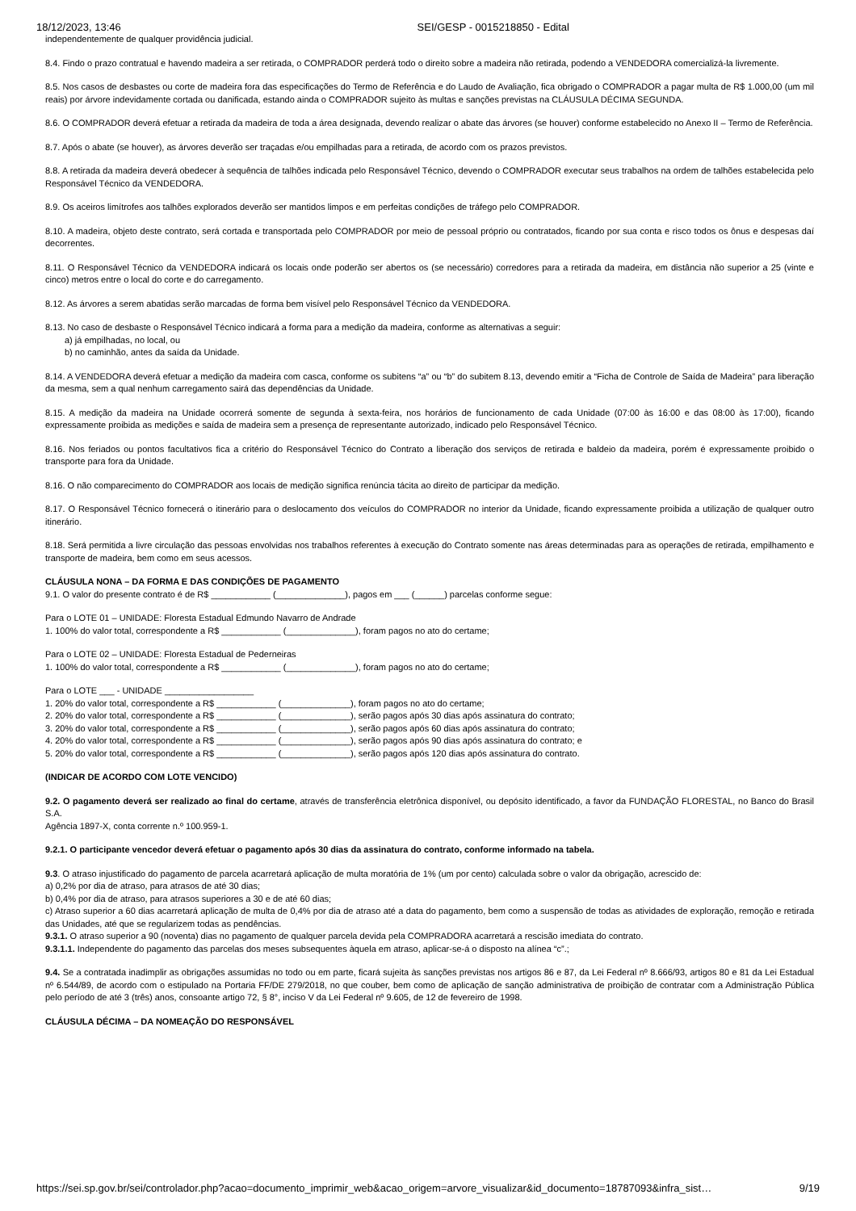18/12/2023, 13:46 SEI/GESP - 0015218850 - Edital
independentemente de qualquer providência judicial.
8.4. Findo o prazo contratual e havendo madeira a ser retirada, o COMPRADOR perderá todo o direito sobre a madeira não retirada, podendo a VENDEDORA comercializá-la livremente.
8.5. Nos casos de desbastes ou corte de madeira fora das especificações do Termo de Referência e do Laudo de Avaliação, fica obrigado o COMPRADOR a pagar multa de R$ 1.000,00 (um mil reais) por árvore indevidamente cortada ou danificada, estando ainda o COMPRADOR sujeito às multas e sanções previstas na CLÁUSULA DÉCIMA SEGUNDA.
8.6. O COMPRADOR deverá efetuar a retirada da madeira de toda a área designada, devendo realizar o abate das árvores (se houver) conforme estabelecido no Anexo II – Termo de Referência.
8.7. Após o abate (se houver), as árvores deverão ser traçadas e/ou empilhadas para a retirada, de acordo com os prazos previstos.
8.8. A retirada da madeira deverá obedecer à sequência de talhões indicada pelo Responsável Técnico, devendo o COMPRADOR executar seus trabalhos na ordem de talhões estabelecida pelo Responsável Técnico da VENDEDORA.
8.9. Os aceiros limítrofes aos talhões explorados deverão ser mantidos limpos e em perfeitas condições de tráfego pelo COMPRADOR.
8.10. A madeira, objeto deste contrato, será cortada e transportada pelo COMPRADOR por meio de pessoal próprio ou contratados, ficando por sua conta e risco todos os ônus e despesas daí decorrentes.
8.11. O Responsável Técnico da VENDEDORA indicará os locais onde poderão ser abertos os (se necessário) corredores para a retirada da madeira, em distância não superior a 25 (vinte e cinco) metros entre o local do corte e do carregamento.
8.12. As árvores a serem abatidas serão marcadas de forma bem visível pelo Responsável Técnico da VENDEDORA.
8.13. No caso de desbaste o Responsável Técnico indicará a forma para a medição da madeira, conforme as alternativas a seguir:
a) já empilhadas, no local, ou
b) no caminhão, antes da saída da Unidade.
8.14. A VENDEDORA deverá efetuar a medição da madeira com casca, conforme os subitens “a” ou “b” do subitem 8.13, devendo emitir a “Ficha de Controle de Saída de Madeira” para liberação da mesma, sem a qual nenhum carregamento sairá das dependências da Unidade.
8.15. A medição da madeira na Unidade ocorrerá somente de segunda à sexta-feira, nos horários de funcionamento de cada Unidade (07:00 às 16:00 e das 08:00 às 17:00), ficando expressamente proibida as medições e saída de madeira sem a presença de representante autorizado, indicado pelo Responsável Técnico.
8.16. Nos feriados ou pontos facultativos fica a critério do Responsável Técnico do Contrato a liberação dos serviços de retirada e baldeio da madeira, porém é expressamente proibido o transporte para fora da Unidade.
8.16. O não comparecimento do COMPRADOR aos locais de medição significa renúncia tácita ao direito de participar da medição.
8.17. O Responsável Técnico fornecerá o itinerário para o deslocamento dos veículos do COMPRADOR no interior da Unidade, ficando expressamente proibida a utilização de qualquer outro itinerário.
8.18. Será permitida a livre circulação das pessoas envolvidas nos trabalhos referentes à execução do Contrato somente nas áreas determinadas para as operações de retirada, empilhamento e transporte de madeira, bem como em seus acessos.
CLÁUSULA NONA – DA FORMA E DAS CONDIÇÕES DE PAGAMENTO
9.1. O valor do presente contrato é de R$ ____________ (______________), pagos em ___ (______) parcelas conforme segue:
Para o LOTE 01 – UNIDADE: Floresta Estadual Edmundo Navarro de Andrade
1. 100% do valor total, correspondente a R$ ____________ (______________), foram pagos no ato do certame;
Para o LOTE 02 – UNIDADE: Floresta Estadual de Pederneiras
1. 100% do valor total, correspondente a R$ ____________ (______________), foram pagos no ato do certame;
Para o LOTE ___ - UNIDADE __________________
1. 20% do valor total, correspondente a R$ ____________ (______________), foram pagos no ato do certame;
2. 20% do valor total, correspondente a R$ ____________ (______________), serão pagos após 30 dias após assinatura do contrato;
3. 20% do valor total, correspondente a R$ ____________ (______________), serão pagos após 60 dias após assinatura do contrato;
4. 20% do valor total, correspondente a R$ ____________ (______________), serão pagos após 90 dias após assinatura do contrato; e
5. 20% do valor total, correspondente a R$ ____________ (______________), serão pagos após 120 dias após assinatura do contrato.
(INDICAR DE ACORDO COM LOTE VENCIDO)
9.2. O pagamento deverá ser realizado ao final do certame, através de transferência eletrônica disponível, ou depósito identificado, a favor da FUNDAÇÃO FLORESTAL, no Banco do Brasil S.A.
Agência 1897-X, conta corrente n.º 100.959-1.
9.2.1. O participante vencedor deverá efetuar o pagamento após 30 dias da assinatura do contrato, conforme informado na tabela.
9.3. O atraso injustificado do pagamento de parcela acarretará aplicação de multa moratória de 1% (um por cento) calculada sobre o valor da obrigação, acrescido de:
a) 0,2% por dia de atraso, para atrasos de até 30 dias;
b) 0,4% por dia de atraso, para atrasos superiores a 30 e de até 60 dias;
c) Atraso superior a 60 dias acarretará aplicação de multa de 0,4% por dia de atraso até a data do pagamento, bem como a suspensão de todas as atividades de exploração, remoção e retirada das Unidades, até que se regularizem todas as pendências.
9.3.1. O atraso superior a 90 (noventa) dias no pagamento de qualquer parcela devida pela COMPRADORA acarretará a rescisão imediata do contrato.
9.3.1.1. Independente do pagamento das parcelas dos meses subsequentes àquela em atraso, aplicar-se-á o disposto na alínea “c”.;
9.4. Se a contratada inadimplir as obrigações assumidas no todo ou em parte, ficará sujeita às sanções previstas nos artigos 86 e 87, da Lei Federal nº 8.666/93, artigos 80 e 81 da Lei Estadual nº 6.544/89, de acordo com o estipulado na Portaria FF/DE 279/2018, no que couber, bem como de aplicação de sanção administrativa de proibição de contratar com a Administração Pública pelo período de até 3 (três) anos, consoante artigo 72, § 8°, inciso V da Lei Federal nº 9.605, de 12 de fevereiro de 1998.
CLÁUSULA DÉCIMA – DA NOMEAÇÃO DO RESPONSÁVEL
https://sei.sp.gov.br/sei/controlador.php?acao=documento_imprimir_web&acao_origem=arvore_visualizar&id_documento=18787093&infra_sist… 9/19